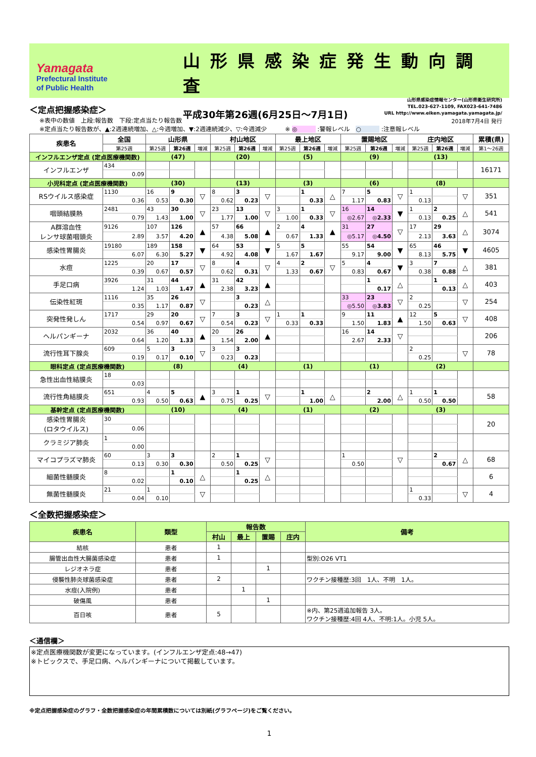Yamagata
Prefectural Institute
of Public Health
山形県感染症発生動向調査
平成30年第26週(6月25日～7月1日)
山形県感染症情報センター(山形県衛生研究所)
TEL.023-627-1109, FAX023-641-7486
URL http://www.eiken.yamagata.yamagata.jp/
2018年7月4日 発行
＜定点把握感染症＞
※表中の数値　上段:報告数　下段:定点当たり報告数
※定点当たり報告数が、▲:2週連続増加、△:今週増加、▼:2週連続減少、▽:今週減少　　　※ ◎　　　 :警報レベル　○　　　 :注意報レベル
| 疾患名 | 全国 | 山形県 | | | 村山地区 | | | 最上地区 | | | 置賜地区 | | | 庄内地区 | | | 累積(県) |
| --- | --- | --- | --- | --- | --- | --- | --- | --- | --- | --- | --- | --- | --- | --- | --- | --- | --- |
| | 第25週 | 第25週 | 第26週 | 増減 | 第25週 | 第26週 | 増減 | 第25週 | 第26週 | 増減 | 第25週 | 第26週 | 増減 | 第25週 | 第26週 | 増減 | 第1～26週 |
| インフルエンザ定点 (定点医療機関数) | | (47) | | | (20) | | | (5) | | | (9) | | | (13) | | | |
| インフルエンザ | 434 | | | | | | | | | | | | | | | | 16171 |
| | 0.09 | | | | | | | | | | | | | | | | |
| 小児科定点 (定点医療機関数) | | (30) | | | (13) | | | (3) | | | (6) | | | (8) | | | |
| RSウイルス感染症 | 1130 | 16 | 9 | ▽ | 8 | 3 | ▽ | | 1 | △ | 7 | 5 | ▽ | 1 | | ▽ | 351 |
| | 0.36 | 0.53 | 0.30 | | 0.62 | 0.23 | | | 0.33 | | 1.17 | 0.83 | | 0.13 | | | |
| 咽頭結膜熱 | 2481 | 43 | 30 | ▽ | 23 | 13 | ▽ | 3 | 1 | ▽ | 16 | 14 | ▼ | 1 | 2 | △ | 541 |
| | 0.79 | 1.43 | 1.00 | | 1.77 | 1.00 | | 1.00 | 0.33 | | ◎2.67 | ◎2.33 | | 0.13 | 0.25 | | |
| A群溶血性 レンサ球菌咽頭炎 | 9126 | 107 | 126 | ▲ | 57 | 66 | ▲ | 2 | 4 | ▲ | 31 | 27 | ▽ | 17 | 29 | △ | 3074 |
| | 2.89 | 3.57 | 4.20 | | 4.38 | 5.08 | | 0.67 | 1.33 | | ◎5.17 | ◎4.50 | | 2.13 | 3.63 | | |
| 感染性胃腸炎 | 19180 | 189 | 158 | ▼ | 64 | 53 | ▼ | 5 | 5 | | 55 | 54 | ▼ | 65 | 46 | ▼ | 4605 |
| | 6.07 | 6.30 | 5.27 | | 4.92 | 4.08 | | 1.67 | 1.67 | | 9.17 | 9.00 | | 8.13 | 5.75 | | |
| 水痘 | 1225 | 20 | 17 | ▽ | 8 | 4 | ▽ | 4 | 2 | ▽ | 5 | 4 | ▼ | 3 | 7 | △ | 381 |
| | 0.39 | 0.67 | 0.57 | | 0.62 | 0.31 | | 1.33 | 0.67 | | 0.83 | 0.67 | | 0.38 | 0.88 | | |
| 手足口病 | 3926 | 31 | 44 | ▲ | 31 | 42 | ▲ | | | | | 1 | △ | | 1 | △ | 403 |
| | 1.24 | 1.03 | 1.47 | | 2.38 | 3.23 | | | | | | 0.17 | | | 0.13 | | |
| 伝染性紅斑 | 1116 | 35 | 26 | ▽ | | 3 | △ | | | | 33 | 23 | ▽ | 2 | | ▽ | 254 |
| | 0.35 | 1.17 | 0.87 | | | 0.23 | | | | | ◎5.50 | ◎3.83 | | 0.25 | | | |
| 突発性発しん | 1717 | 29 | 20 | ▽ | 7 | 3 | ▽ | 1 | 1 | | 9 | 11 | ▲ | 12 | 5 | ▽ | 408 |
| | 0.54 | 0.97 | 0.67 | | 0.54 | 0.23 | | 0.33 | 0.33 | | 1.50 | 1.83 | | 1.50 | 0.63 | | |
| ヘルパンギーナ | 2032 | 36 | 40 | ▲ | 20 | 26 | ▲ | | | | 16 | 14 | ▽ | | | | 206 |
| | 0.64 | 1.20 | 1.33 | | 1.54 | 2.00 | | | | | 2.67 | 2.33 | | | | | |
| 流行性耳下腺炎 | 609 | 5 | 3 | ▽ | 3 | 3 | | | | | | | | 2 | | ▽ | 78 |
| | 0.19 | 0.17 | 0.10 | | 0.23 | 0.23 | | | | | | | | 0.25 | | | |
| 眼科定点 (定点医療機関数) | | (8) | | | (4) | | | (1) | | | (1) | | | (2) | | | |
| 急性出血性結膜炎 | 18 | | | | | | | | | | | | | | | | |
| | 0.03 | | | | | | | | | | | | | | | | |
| 流行性角結膜炎 | 651 | 4 | 5 | ▲ | 3 | 1 | ▽ | | 1 | △ | | 2 | △ | 1 | 1 | | 58 |
| | 0.93 | 0.50 | 0.63 | | 0.75 | 0.25 | | | 1.00 | | | 2.00 | | 0.50 | 0.50 | | |
| 基幹定点 (定点医療機関数) | | (10) | | | (4) | | | (1) | | | (2) | | | (3) | | | |
| 感染性胃腸炎 (ロタウイルス) | 30 | | | | | | | | | | | | | | | | 20 |
| | 0.06 | | | | | | | | | | | | | | | | |
| クラミジア肺炎 | 1 | | | | | | | | | | | | | | | | |
| | 0.00 | | | | | | | | | | | | | | | | |
| マイコプラズマ肺炎 | 60 | 3 | 3 | | 2 | 1 | ▽ | | | | 1 | | ▽ | | 2 | △ | 68 |
| | 0.13 | 0.30 | 0.30 | | 0.50 | 0.25 | | | | | 0.50 | | | | 0.67 | | |
| 細菌性髄膜炎 | 8 | | 1 | △ | | 1 | △ | | | | | | | | | | 6 |
| | 0.02 | | 0.10 | | | 0.25 | | | | | | | | | | | |
| 無菌性髄膜炎 | 21 | 1 | | ▽ | | | | | | | | | | 1 | | ▽ | 4 |
| | 0.04 | 0.10 | | | | | | | | | | | | 0.33 | | | |
＜全数把握感染症＞
| 疾患名 | 類型 | 報告数 | | | | 備考 |
| --- | --- | --- | --- | --- | --- | --- |
| | | 村山 | 最上 | 置賜 | 庄内 | |
| 結核 | 患者 | 1 | | | | |
| 腸管出血性大腸菌感染症 | 患者 | 1 | | | | 型別:O26 VT1 |
| レジオネラ症 | 患者 | | | 1 | | |
| 侵襲性肺炎球菌感染症 | 患者 | 2 | | | | ワクチン接種歴:3回 1人、不明 1人。 |
| 水痘(入院例) | 患者 | | 1 | | | |
| 破傷風 | 患者 | | | 1 | | |
| 百日咳 | 患者 | 5 | | | | ※内、第25週追加報告 3人。 ワクチン接種歴:4回 4人、不明:1人。小児 5人。 |
＜通信欄＞
※定点医療機関数が変更になっています。(インフルエンザ定点:48→47)
※トピックスで、手足口病、ヘルパンギーナについて掲載しています。
※定点把握感染症のグラフ・全数把握感染症の年間累積数については別紙(グラフページ)をご覧ください。
1